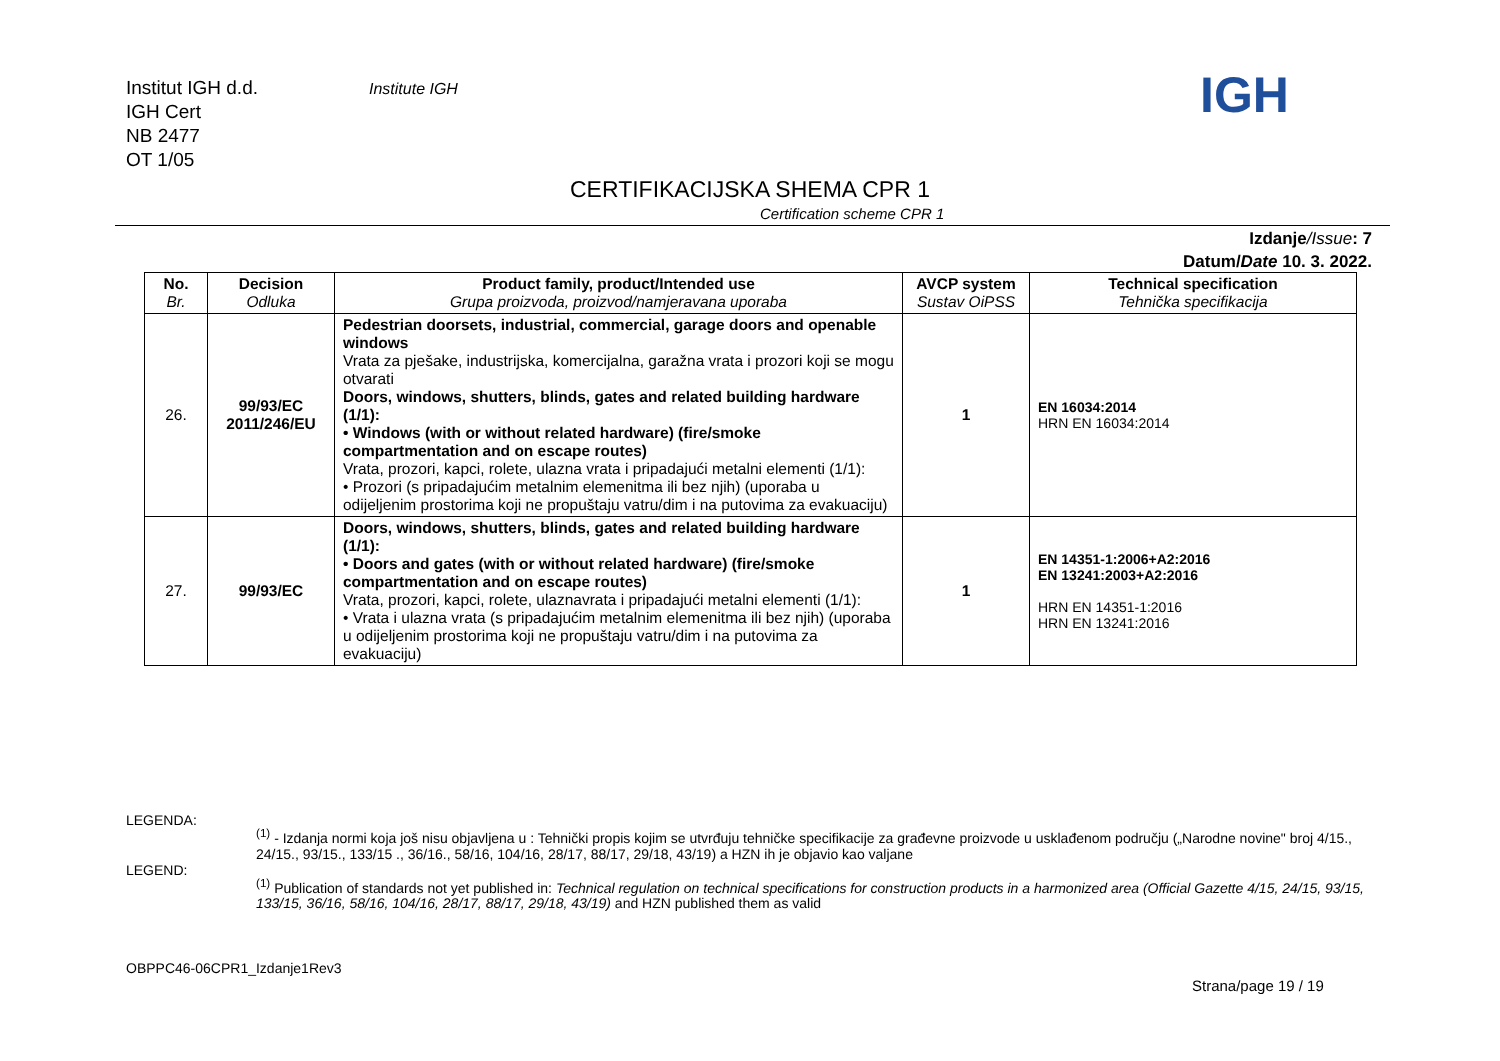Institut IGH d.d.
IGH Cert
NB 2477
OT 1/05
Institute IGH IGH
CERTIFIKACIJSKA SHEMA CPR 1
Certification scheme CPR 1
Izdanje/Issue: 7
Datum/Date 10. 3. 2022.
| No. Br. | Decision Odluka | Product family, product/Intended use Grupa proizvoda, proizvod/namjeravana uporaba | AVCP system Sustav OiPSS | Technical specification Tehnička specifikacija |
| --- | --- | --- | --- | --- |
| 26. | 99/93/EC 2011/246/EU | Pedestrian doorsets, industrial, commercial, garage doors and openable windows Vrata za pješake, industrijska, komercijalna, garažna vrata i prozori koji se mogu otvarati Doors, windows, shutters, blinds, gates and related building hardware (1/1): • Windows (with or without related hardware) (fire/smoke compartmentation and on escape routes) Vrata, prozori, kapci, rolete, ulazna vrata i pripadajući metalni elementi (1/1): • Prozori (s pripadajućim metalnim elemenitma ili bez njih) (uporaba u odijeljenim prostorima koji ne propuštaju vatru/dim i na putovima za evakuaciju) | 1 | EN 16034:2014 HRN EN 16034:2014 |
| 27. | 99/93/EC | Doors, windows, shutters, blinds, gates and related building hardware (1/1): • Doors and gates (with or without related hardware) (fire/smoke compartmentation and on escape routes) Vrata, prozori, kapci, rolete, ulaznavrata i pripadajući metalni elementi (1/1): • Vrata i ulazna vrata (s pripadajućim metalnim elemenitma ili bez njih) (uporaba u odijeljenim prostorima koji ne propuštaju vatru/dim i na putovima za evakuaciju) | 1 | EN 14351-1:2006+A2:2016 EN 13241:2003+A2:2016 HRN EN 14351-1:2016 HRN EN 13241:2016 |
LEGENDA:
<sup>(1)</sup> - Izdanja normi koja još nisu objavljena u : Tehnički propis kojim se utvrđuju tehničke specifikacije za građevne proizvode u usklađenom području („Narodne novine" broj 4/15., 24/15., 93/15., 133/15 ., 36/16., 58/16, 104/16, 28/17, 88/17, 29/18, 43/19) a HZN ih je objavio kao valjane
LEGEND:
<sup>(1)</sup> Publication of standards not yet published in: Technical regulation on technical specifications for construction products in a harmonized area (Official Gazette 4/15, 24/15, 93/15, 133/15, 36/16, 58/16, 104/16, 28/17, 88/17, 29/18, 43/19) and HZN published them as valid
OBPPC46-06CPR1_Izdanje1Rev3
Strana/page 19 / 19